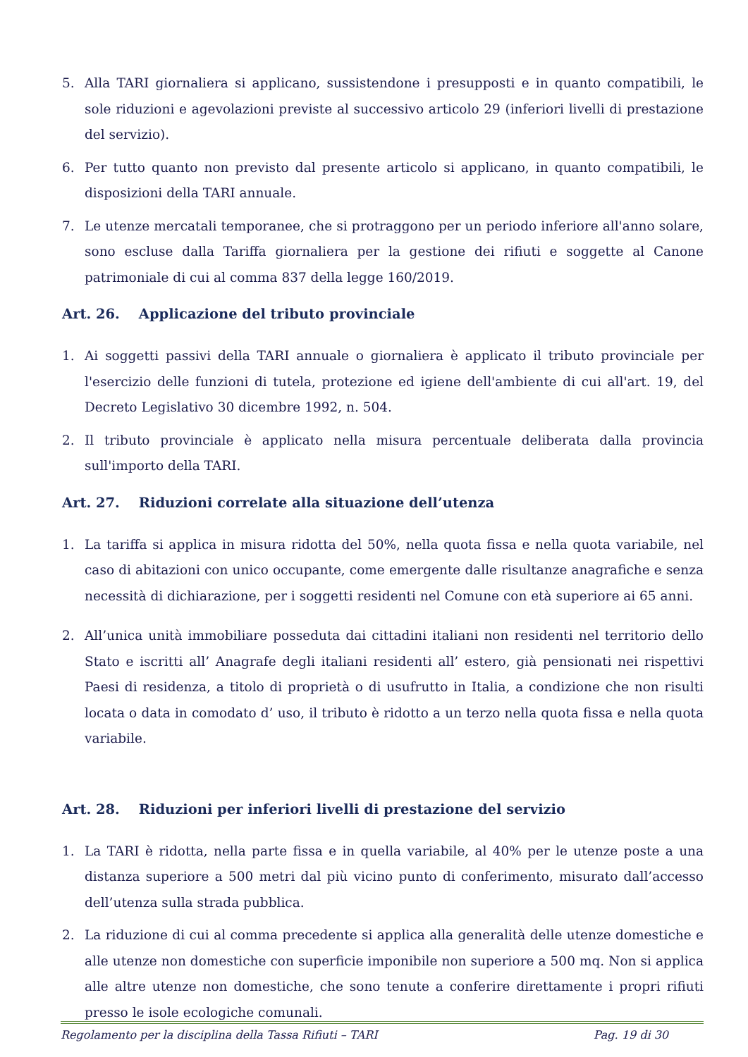5. Alla TARI giornaliera si applicano, sussistendone i presupposti e in quanto compatibili, le sole riduzioni e agevolazioni previste al successivo articolo 29 (inferiori livelli di prestazione del servizio).
6. Per tutto quanto non previsto dal presente articolo si applicano, in quanto compatibili, le disposizioni della TARI annuale.
7. Le utenze mercatali temporanee, che si protraggono per un periodo inferiore all'anno solare, sono escluse dalla Tariffa giornaliera per la gestione dei rifiuti e soggette al Canone patrimoniale di cui al comma 837 della legge 160/2019.
Art. 26. Applicazione del tributo provinciale
1. Ai soggetti passivi della TARI annuale o giornaliera è applicato il tributo provinciale per l'esercizio delle funzioni di tutela, protezione ed igiene dell'ambiente di cui all'art. 19, del Decreto Legislativo 30 dicembre 1992, n. 504.
2. Il tributo provinciale è applicato nella misura percentuale deliberata dalla provincia sull'importo della TARI.
Art. 27. Riduzioni correlate alla situazione dell’utenza
1. La tariffa si applica in misura ridotta del 50%, nella quota fissa e nella quota variabile, nel caso di abitazioni con unico occupante, come emergente dalle risultanze anagrafiche e senza necessità di dichiarazione, per i soggetti residenti nel Comune con età superiore ai 65 anni.
2. All’unica unità immobiliare posseduta dai cittadini italiani non residenti nel territorio dello Stato e iscritti all’ Anagrafe degli italiani residenti all’ estero, già pensionati nei rispettivi Paesi di residenza, a titolo di proprietà o di usufrutto in Italia, a condizione che non risulti locata o data in comodato d’ uso, il tributo è ridotto a un terzo nella quota fissa e nella quota variabile.
Art. 28. Riduzioni per inferiori livelli di prestazione del servizio
1. La TARI è ridotta, nella parte fissa e in quella variabile, al 40% per le utenze poste a una distanza superiore a 500 metri dal più vicino punto di conferimento, misurato dall’accesso dell’utenza sulla strada pubblica.
2. La riduzione di cui al comma precedente si applica alla generalità delle utenze domestiche e alle utenze non domestiche con superficie imponibile non superiore a 500 mq. Non si applica alle altre utenze non domestiche, che sono tenute a conferire direttamente i propri rifiuti presso le isole ecologiche comunali.
Regolamento per la disciplina della Tassa Rifiuti – TARI Pag. 19 di 30